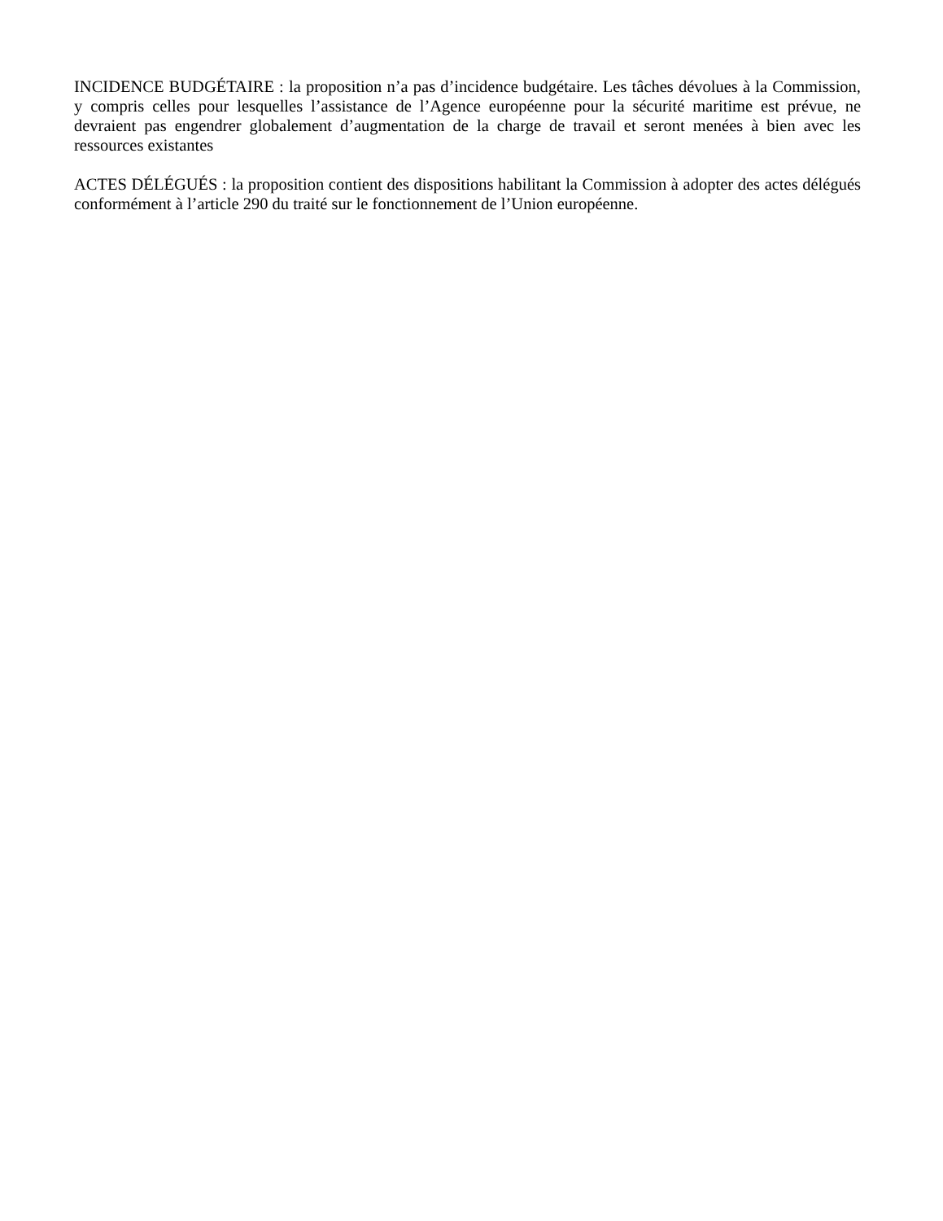INCIDENCE BUDGÉTAIRE : la proposition n’a pas d’incidence budgétaire. Les tâches dévolues à la Commission, y compris celles pour lesquelles l’assistance de l’Agence européenne pour la sécurité maritime est prévue, ne devraient pas engendrer globalement d’augmentation de la charge de travail et seront menées à bien avec les ressources existantes
ACTES DÉLÉGUÉS : la proposition contient des dispositions habilitant la Commission à adopter des actes délégués conformément à l’article 290 du traité sur le fonctionnement de l’Union européenne.